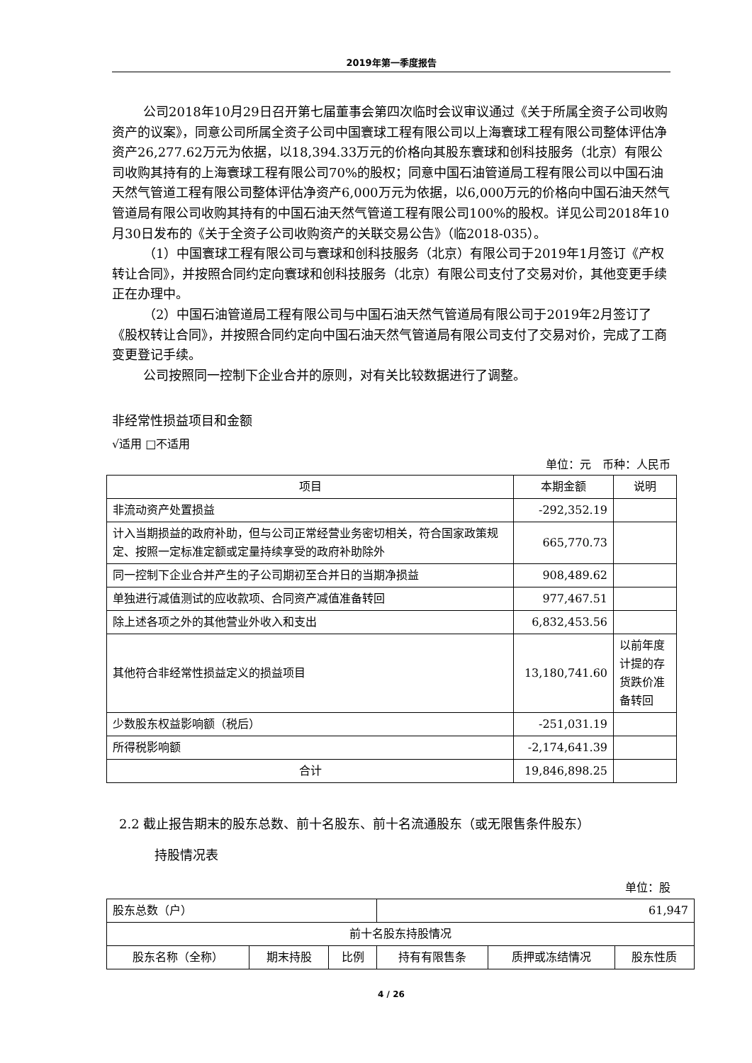2019年第一季度报告
公司2018年10月29日召开第七届董事会第四次临时会议审议通过《关于所属全资子公司收购资产的议案》，同意公司所属全资子公司中国寰球工程有限公司以上海寰球工程有限公司整体评估净资产26,277.62万元为依据，以18,394.33万元的价格向其股东寰球和创科技服务（北京）有限公司收购其持有的上海寰球工程有限公司70%的股权；同意中国石油管道局工程有限公司以中国石油天然气管道工程有限公司整体评估净资产6,000万元为依据，以6,000万元的价格向中国石油天然气管道局有限公司收购其持有的中国石油天然气管道工程有限公司100%的股权。详见公司2018年10月30日发布的《关于全资子公司收购资产的关联交易公告》（临2018-035）。
（1）中国寰球工程有限公司与寰球和创科技服务（北京）有限公司于2019年1月签订《产权转让合同》，并按照合同约定向寰球和创科技服务（北京）有限公司支付了交易对价，其他变更手续正在办理中。
（2）中国石油管道局工程有限公司与中国石油天然气管道局有限公司于2019年2月签订了《股权转让合同》，并按照合同约定向中国石油天然气管道局有限公司支付了交易对价，完成了工商变更登记手续。
公司按照同一控制下企业合并的原则，对有关比较数据进行了调整。
非经常性损益项目和金额
√适用 □不适用
单位：元　币种：人民币
| 项目 | 本期金额 | 说明 |
| --- | --- | --- |
| 非流动资产处置损益 | -292,352.19 | |
| 计入当期损益的政府补助，但与公司正常经营业务密切相关，符合国家政策规定、按照一定标准定额或定量持续享受的政府补助除外 | 665,770.73 | |
| 同一控制下企业合并产生的子公司期初至合并日的当期净损益 | 908,489.62 | |
| 单独进行减值测试的应收款项、合同资产减值准备转回 | 977,467.51 | |
| 除上述各项之外的其他营业外收入和支出 | 6,832,453.56 | |
| 其他符合非经常性损益定义的损益项目 | 13,180,741.60 | 以前年度计提的存货跌价准备转回 |
| 少数股东权益影响额（税后） | -251,031.19 | |
| 所得税影响额 | -2,174,641.39 | |
| 合计 | 19,846,898.25 | |
2.2 截止报告期末的股东总数、前十名股东、前十名流通股东（或无限售条件股东）
持股情况表
单位：股
| 股东总数（户） | | | 61,947 | | |
| 前十名股东持股情况 | | | | | |
| 股东名称（全称） | 期末持股 | 比例 | 持有有限售条 | 质押或冻结情况 | 股东性质 |
4 / 26